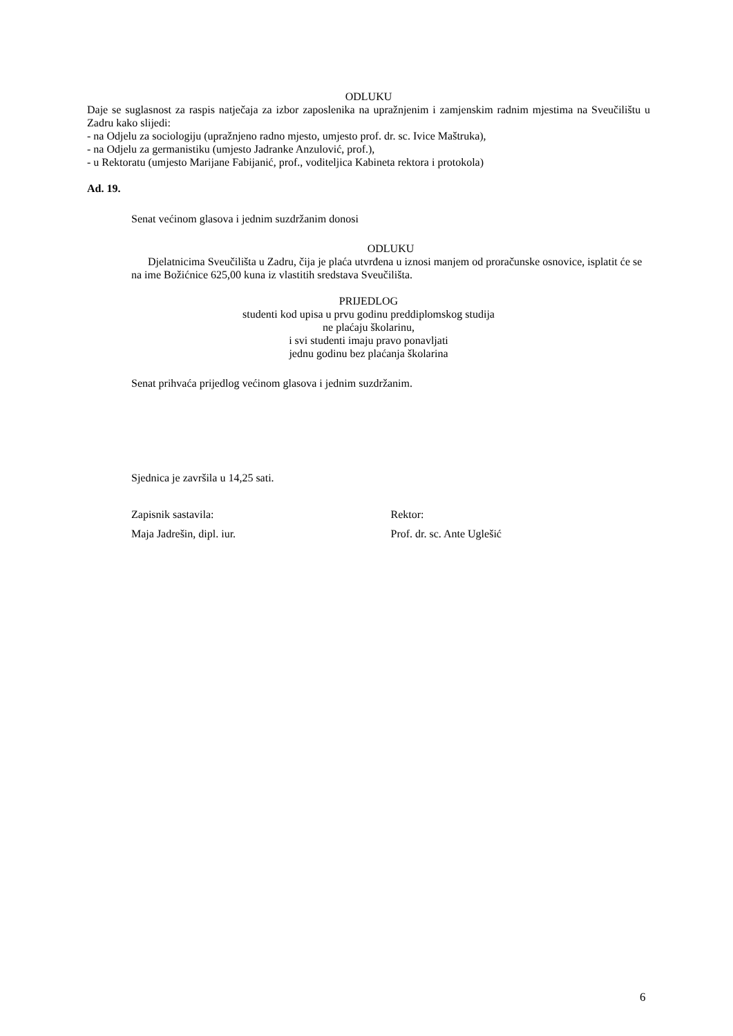ODLUKU
Daje se suglasnost za raspis natječaja za izbor zaposlenika na upražnjenim i zamjenskim radnim mjestima na Sveučilištu u Zadru kako slijedi:
- na Odjelu za sociologiju (upražnjeno radno mjesto, umjesto prof. dr. sc. Ivice Maštruka),
- na Odjelu za germanistiku (umjesto Jadranke Anzulović, prof.),
- u Rektoratu (umjesto Marijane Fabijanić, prof., voditeljica Kabineta rektora i protokola)
Ad. 19.
Senat većinom glasova i jednim suzdržanim donosi
ODLUKU
Djelatnicima Sveučilišta u Zadru, čija je plaća utvrđena u iznosi manjem od proračunske osnovice, isplatit će se na ime Božićnice 625,00 kuna iz vlastitih sredstava Sveučilišta.
PRIJEDLOG
studenti kod upisa u prvu godinu preddiplomskog studija
ne plaćaju školarinu,
i svi studenti imaju pravo ponavljati
jednu godinu bez plaćanja školarina
Senat prihvaća prijedlog većinom glasova i jednim suzdržanim.
Sjednica je završila u 14,25 sati.
Zapisnik sastavila:
Maja Jadrešin, dipl. iur.
Rektor:
Prof. dr. sc. Ante Uglešić
6